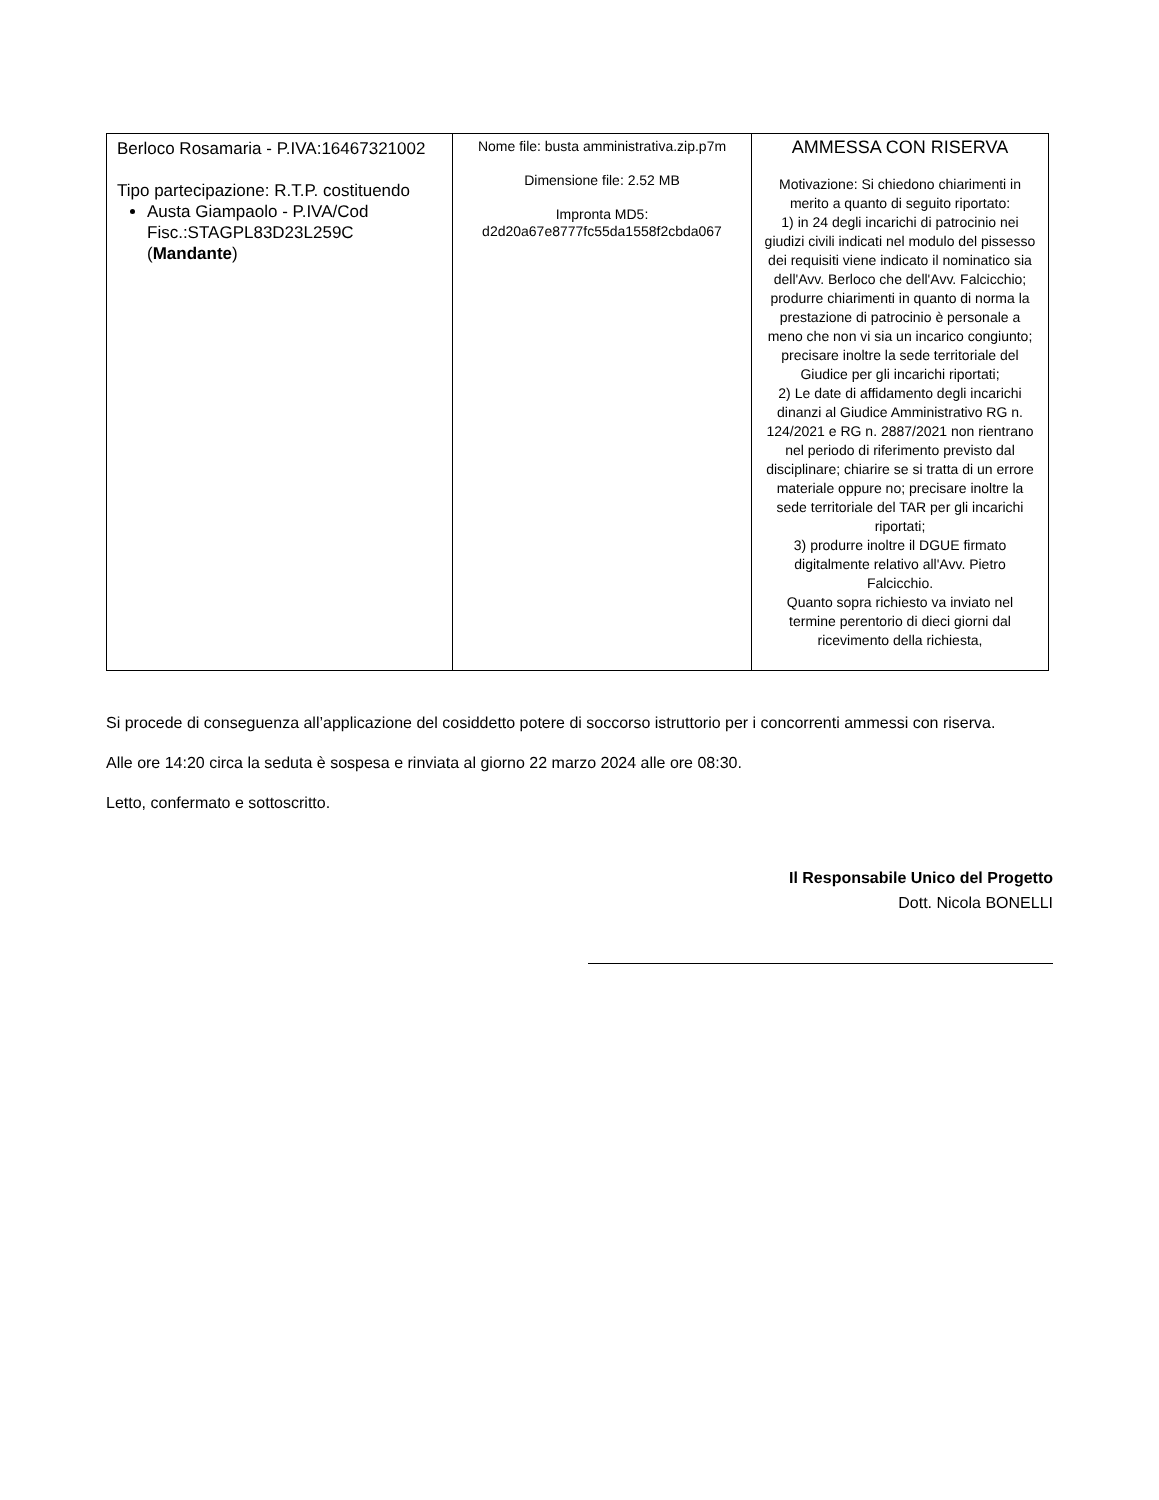| Berloco Rosamaria - P.IVA:16467321002 Tipo partecipazione: R.T.P. costituendo Austa Giampaolo - P.IVA/Cod Fisc.:STAGPL83D23L259C ( Mandante ) | Nome file: busta amministrativa.zip.p7m Dimensione file: 2.52 MB Impronta MD5: d2d20a67e8777fc55da1558f2cbda067 | AMMESSA CON RISERVA Motivazione: Si chiedono chiarimenti in merito a quanto di seguito riportato: 1) in 24 degli incarichi di patrocinio nei giudizi civili indicati nel modulo del pissesso dei requisiti viene indicato il nominatico sia dell'Avv. Berloco che dell'Avv. Falcicchio; produrre chiarimenti in quanto di norma la prestazione di patrocinio è personale a meno che non vi sia un incarico congiunto; precisare inoltre la sede territoriale del Giudice per gli incarichi riportati; 2) Le date di affidamento degli incarichi dinanzi al Giudice Amministrativo RG n. 124/2021 e RG n. 2887/2021 non rientrano nel periodo di riferimento previsto dal disciplinare; chiarire se si tratta di un errore materiale oppure no; precisare inoltre la sede territoriale del TAR per gli incarichi riportati; 3) produrre inoltre il DGUE firmato digitalmente relativo all'Avv. Pietro Falcicchio. Quanto sopra richiesto va inviato nel termine perentorio di dieci giorni dal ricevimento della richiesta, |
Si procede di conseguenza all’applicazione del cosiddetto potere di soccorso istruttorio per i concorrenti ammessi con riserva.
Alle ore 14:20 circa la seduta è sospesa e rinviata al giorno 22 marzo 2024 alle ore 08:30.
Letto, confermato e sottoscritto.
Il Responsabile Unico del Progetto
Dott. Nicola BONELLI